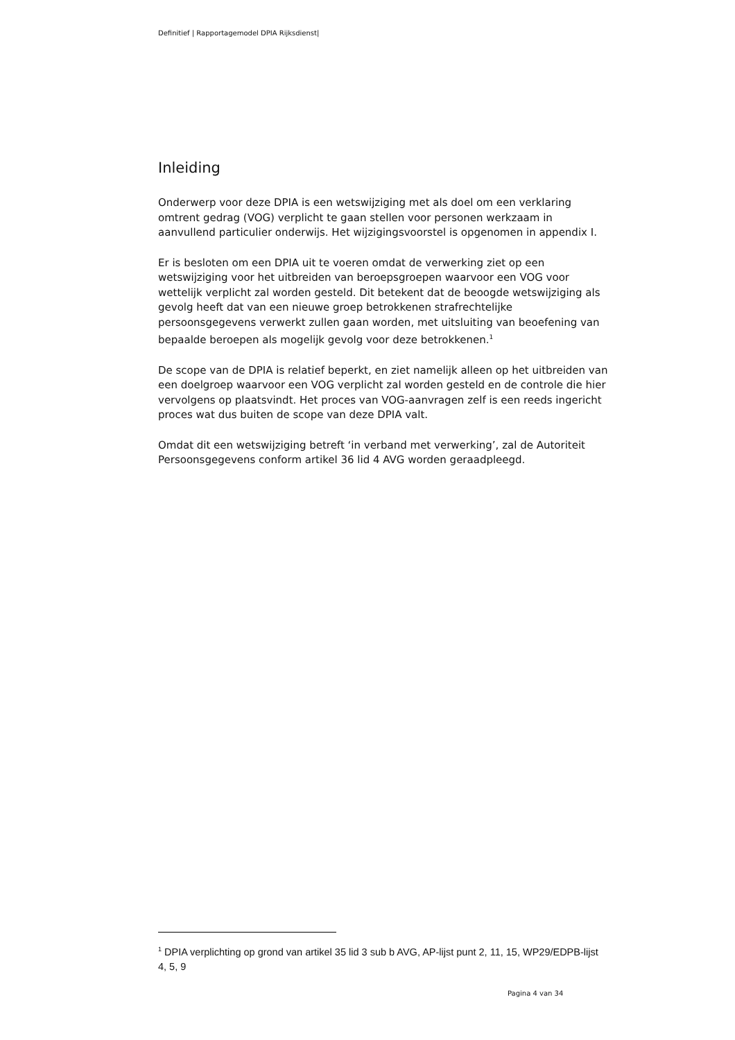Definitief | Rapportagemodel DPIA Rijksdienst|
Inleiding
Onderwerp voor deze DPIA is een wetswijziging met als doel om een verklaring omtrent gedrag (VOG) verplicht te gaan stellen voor personen werkzaam in aanvullend particulier onderwijs. Het wijzigingsvoorstel is opgenomen in appendix I.
Er is besloten om een DPIA uit te voeren omdat de verwerking ziet op een wetswijziging voor het uitbreiden van beroepsgroepen waarvoor een VOG voor wettelijk verplicht zal worden gesteld. Dit betekent dat de beoogde wetswijziging als gevolg heeft dat van een nieuwe groep betrokkenen strafrechtelijke persoonsgegevens verwerkt zullen gaan worden, met uitsluiting van beoefening van bepaalde beroepen als mogelijk gevolg voor deze betrokkenen.<sup>1</sup>
De scope van de DPIA is relatief beperkt, en ziet namelijk alleen op het uitbreiden van een doelgroep waarvoor een VOG verplicht zal worden gesteld en de controle die hier vervolgens op plaatsvindt. Het proces van VOG-aanvragen zelf is een reeds ingericht proces wat dus buiten de scope van deze DPIA valt.
Omdat dit een wetswijziging betreft ‘in verband met verwerking’, zal de Autoriteit Persoonsgegevens conform artikel 36 lid 4 AVG worden geraadpleegd.
<sup>1</sup> DPIA verplichting op grond van artikel 35 lid 3 sub b AVG, AP-lijst punt 2, 11, 15, WP29/EDPB-lijst 4, 5, 9
Pagina 4 van 34